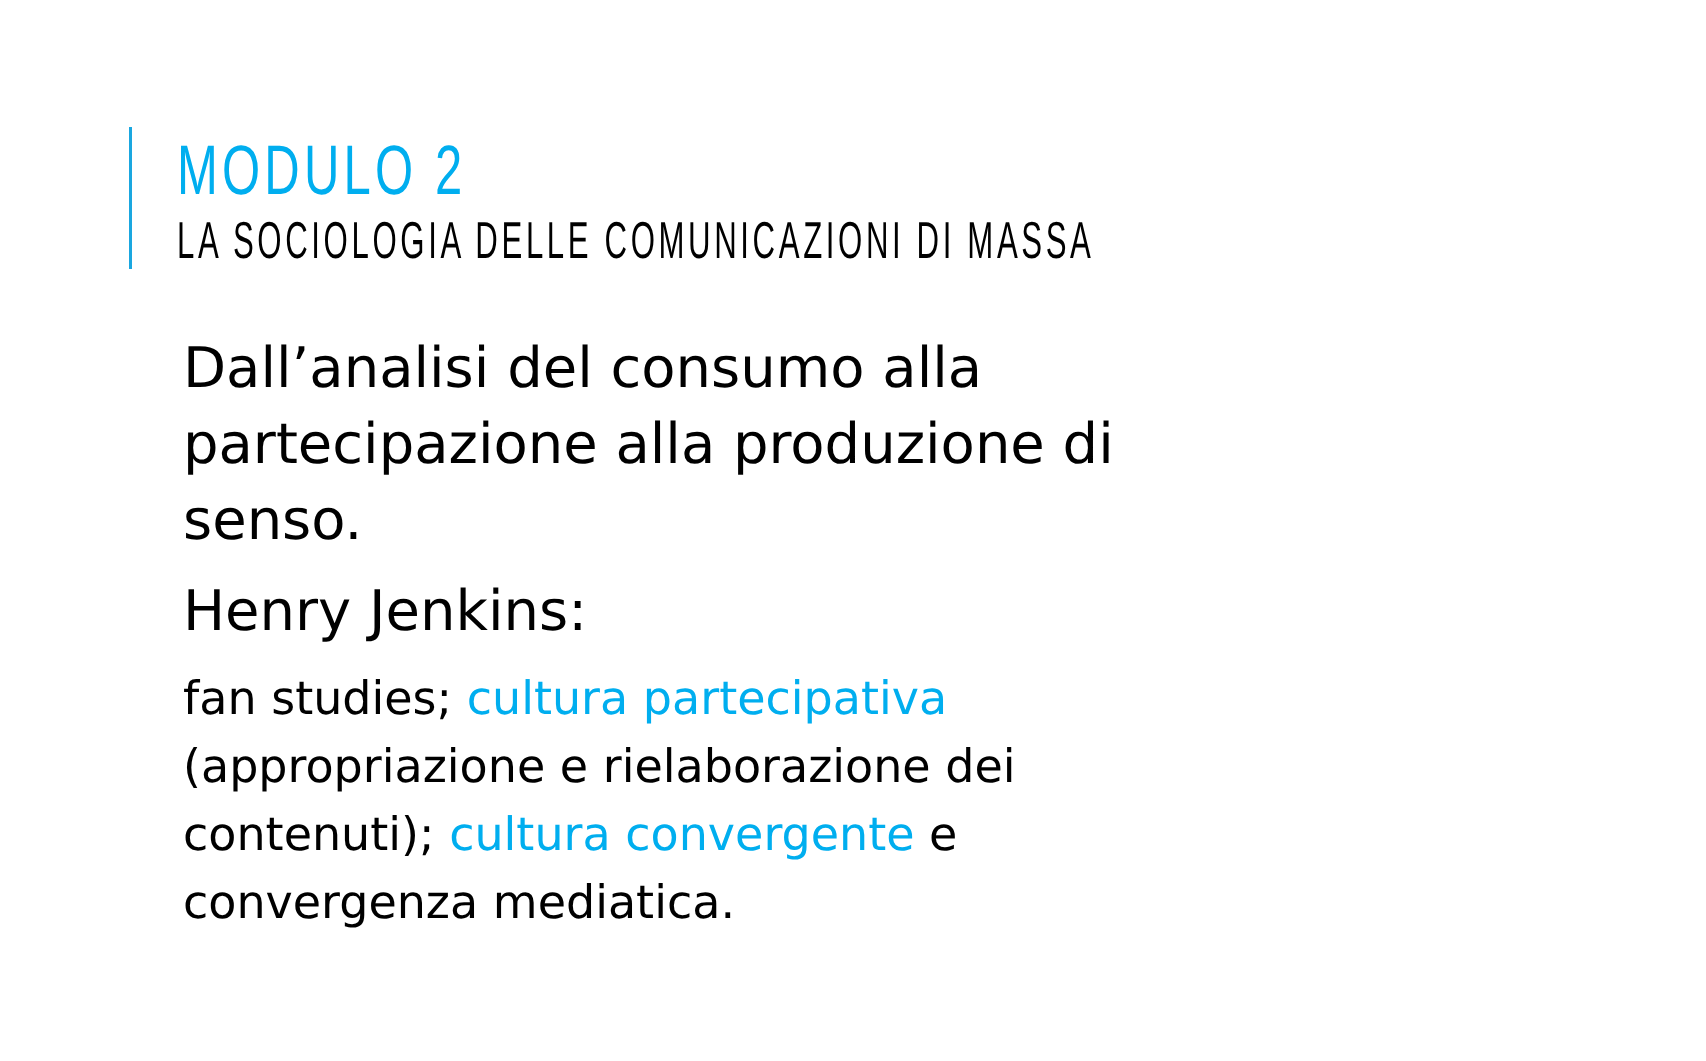MODULO 2
LA SOCIOLOGIA DELLE COMUNICAZIONI DI MASSA
Dall’analisi del consumo alla partecipazione alla produzione di senso.
Henry Jenkins:
fan studies; cultura partecipativa (appropriazione e rielaborazione dei contenuti); cultura convergente e convergenza mediatica.